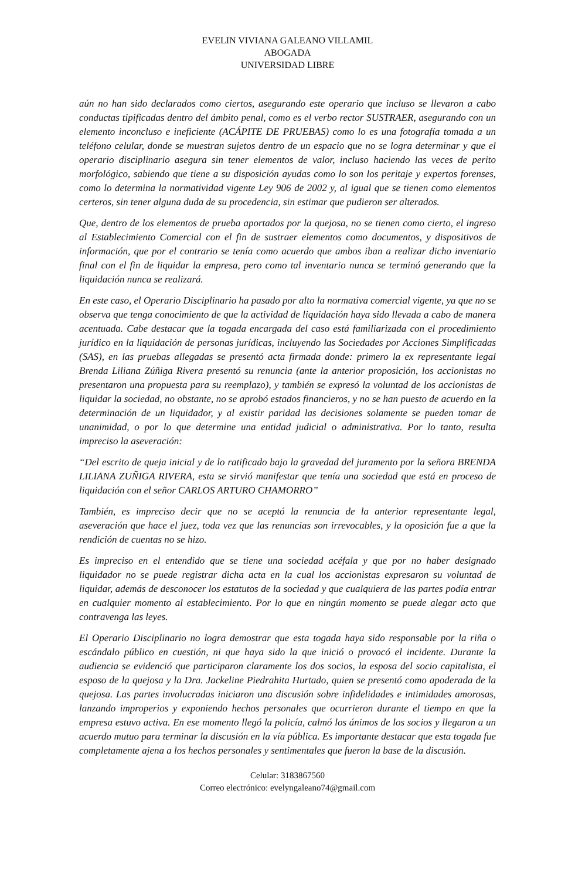EVELIN VIVIANA GALEANO VILLAMIL
ABOGADA
UNIVERSIDAD LIBRE
aún no han sido declarados como ciertos, asegurando este operario que incluso se llevaron a cabo conductas tipificadas dentro del ámbito penal, como es el verbo rector SUSTRAER, asegurando con un elemento inconcluso e ineficiente (ACÁPITE DE PRUEBAS) como lo es una fotografía tomada a un teléfono celular, donde se muestran sujetos dentro de un espacio que no se logra determinar y que el operario disciplinario asegura sin tener elementos de valor, incluso haciendo las veces de perito morfológico, sabiendo que tiene a su disposición ayudas como lo son los peritaje y expertos forenses, como lo determina la normatividad vigente Ley 906 de 2002 y, al igual que se tienen como elementos certeros, sin tener alguna duda de su procedencia, sin estimar que pudieron ser alterados.
Que, dentro de los elementos de prueba aportados por la quejosa, no se tienen como cierto, el ingreso al Establecimiento Comercial con el fin de sustraer elementos como documentos, y dispositivos de información, que por el contrario se tenía como acuerdo que ambos iban a realizar dicho inventario final con el fin de liquidar la empresa, pero como tal inventario nunca se terminó generando que la liquidación nunca se realizará.
En este caso, el Operario Disciplinario ha pasado por alto la normativa comercial vigente, ya que no se observa que tenga conocimiento de que la actividad de liquidación haya sido llevada a cabo de manera acentuada. Cabe destacar que la togada encargada del caso está familiarizada con el procedimiento jurídico en la liquidación de personas jurídicas, incluyendo las Sociedades por Acciones Simplificadas (SAS), en las pruebas allegadas se presentó acta firmada donde: primero la ex representante legal Brenda Liliana Zúñiga Rivera presentó su renuncia (ante la anterior proposición, los accionistas no presentaron una propuesta para su reemplazo), y también se expresó la voluntad de los accionistas de liquidar la sociedad, no obstante, no se aprobó estados financieros, y no se han puesto de acuerdo en la determinación de un liquidador, y al existir paridad las decisiones solamente se pueden tomar de unanimidad, o por lo que determine una entidad judicial o administrativa. Por lo tanto, resulta impreciso la aseveración:
“Del escrito de queja inicial y de lo ratificado bajo la gravedad del juramento por la señora BRENDA LILIANA ZUÑIGA RIVERA, esta se sirvió manifestar que tenía una sociedad que está en proceso de liquidación con el señor CARLOS ARTURO CHAMORRO”
También, es impreciso decir que no se aceptó la renuncia de la anterior representante legal, aseveración que hace el juez, toda vez que las renuncias son irrevocables, y la oposición fue a que la rendición de cuentas no se hizo.
Es impreciso en el entendido que se tiene una sociedad acéfala y que por no haber designado liquidador no se puede registrar dicha acta en la cual los accionistas expresaron su voluntad de liquidar, además de desconocer los estatutos de la sociedad y que cualquiera de las partes podía entrar en cualquier momento al establecimiento. Por lo que en ningún momento se puede alegar acto que contravenga las leyes.
El Operario Disciplinario no logra demostrar que esta togada haya sido responsable por la riña o escándalo público en cuestión, ni que haya sido la que inició o provocó el incidente. Durante la audiencia se evidenció que participaron claramente los dos socios, la esposa del socio capitalista, el esposo de la quejosa y la Dra. Jackeline Piedrahita Hurtado, quien se presentó como apoderada de la quejosa. Las partes involucradas iniciaron una discusión sobre infidelidades e intimidades amorosas, lanzando improperios y exponiendo hechos personales que ocurrieron durante el tiempo en que la empresa estuvo activa. En ese momento llegó la policía, calmó los ánimos de los socios y llegaron a un acuerdo mutuo para terminar la discusión en la vía pública. Es importante destacar que esta togada fue completamente ajena a los hechos personales y sentimentales que fueron la base de la discusión.
Celular: 3183867560
Correo electrónico: evelyngaleano74@gmail.com